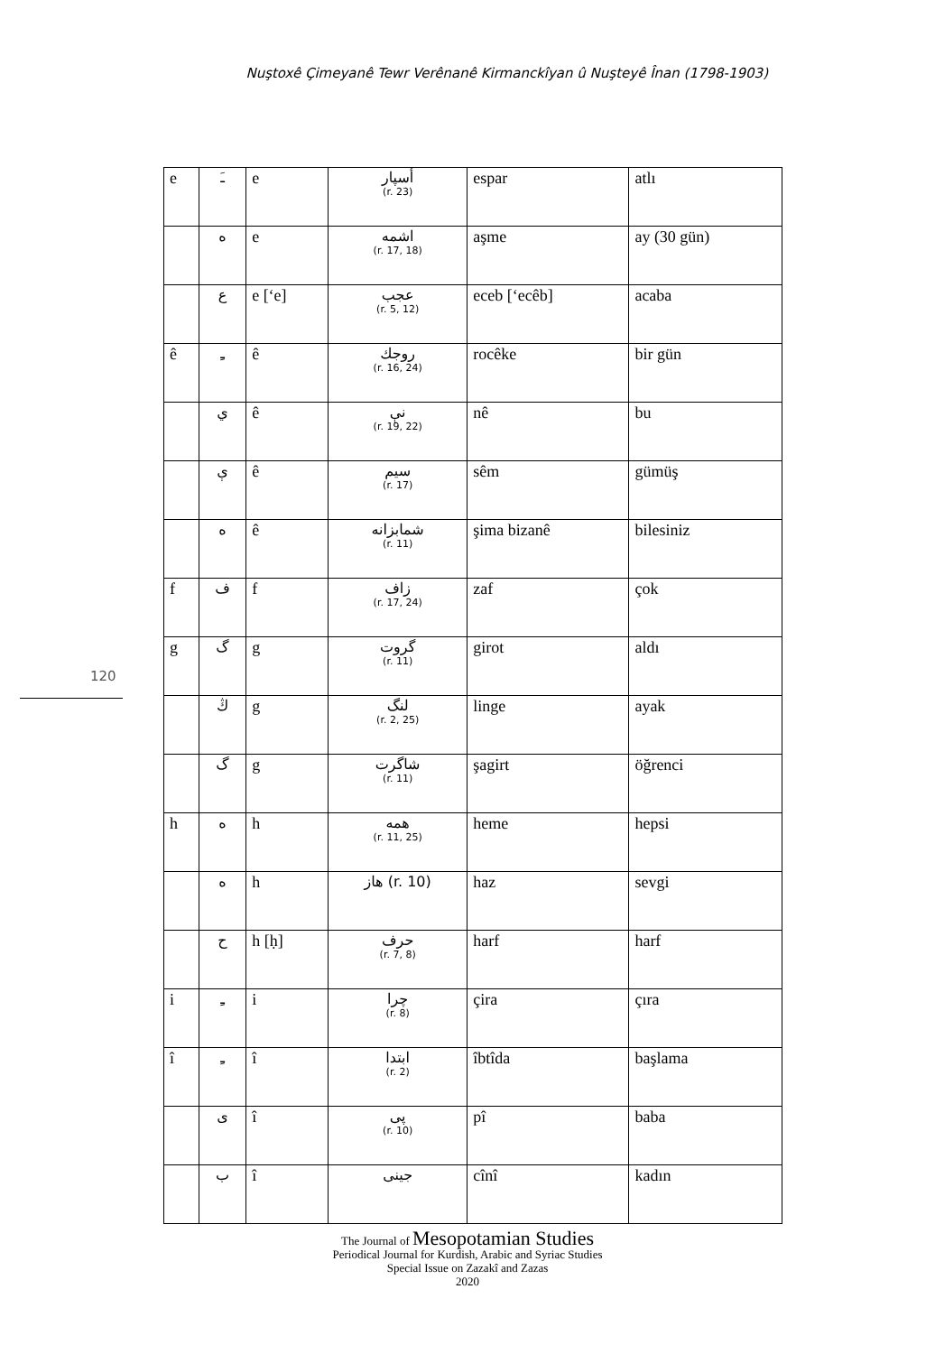Nuştoxê Çimeyanê Tewr Verênanê Kirmanckîyan û Nuşteyê Înan (1798-1903)
120
| e | ـَ | e | أسپار (r. 23) | espar | atlı |
| | ه | e | اشمه (r. 17, 18) | aşme | ay (30 gün) |
| | ع | e [‘e] | عجب (r. 5, 12) | eceb [‘ecêb] | acaba |
| ê | ـِ | ê | روجك (r. 16, 24) | rocêke | bir gün |
| | ي | ê | نې (r. 19, 22) | nê | bu |
| | ې | ê | سیم (r. 17) | sêm | gümüş |
| | ه | ê | شمابزانه (r. 11) | şima bizanê | bilesiniz |
| f | ف | f | زاف (r. 17, 24) | zaf | çok |
| g | گ | g | گروت (r. 11) | girot | aldı |
| | ڭ | g | لنگ (r. 2, 25) | linge | ayak |
| | گ | g | شاگرت (r. 11) | şagirt | öğrenci |
| h | ه | h | همه (r. 11, 25) | heme | hepsi |
| | ه | h | هاز (r. 10) | haz | sevgi |
| | ح | h [ḥ] | حرف (r. 7, 8) | harf | harf |
| i | ـِ | i | چرا (r. 8) | çira | çıra |
| î | ـِ | î | ابتدا (r. 2) | îbtîda | başlama |
| | ى | î | پی (r. 10) | pî | baba |
| | ب | î | جینی | cînî | kadın |
The Journal of Mesopotamian Studies
Periodical Journal for Kurdish, Arabic and Syriac Studies
Special Issue on Zazakî and Zazas
2020